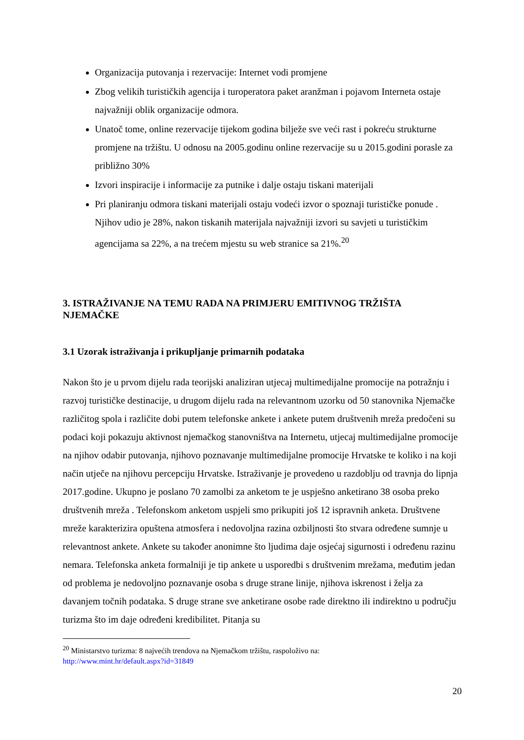Organizacija putovanja i rezervacije: Internet vodi promjene
Zbog velikih turističkih agencija i turoperatora paket aranžman i pojavom Interneta ostaje najvažniji oblik organizacije odmora.
Unatoč tome, online rezervacije tijekom godina bilježe sve veći rast i pokreću strukturne promjene na tržištu. U odnosu na 2005.godinu online rezervacije su u 2015.godini porasle za približno 30%
Izvori inspiracije i informacije za putnike i dalje ostaju tiskani materijali
Pri planiranju odmora tiskani materijali ostaju vodeći izvor o spoznaji turističke ponude . Njihov udio je 28%, nakon tiskanih materijala najvažniji izvori su savjeti u turističkim agencijama sa 22%, a na trećem mjestu su web stranice sa 21%.<sup>20</sup>
3. ISTRAŽIVANJE NA TEMU RADA NA PRIMJERU EMITIVNOG TRŽIŠTA NJEMAČKE
3.1 Uzorak istraživanja i prikupljanje primarnih podataka
Nakon što je u prvom dijelu rada teorijski analiziran utjecaj multimedijalne promocije na potražnju i razvoj turističke destinacije, u drugom dijelu rada na relevantnom uzorku od 50 stanovnika Njemačke različitog spola i različite dobi putem telefonske ankete i ankete putem društvenih mreža predočeni su podaci koji pokazuju aktivnost njemačkog stanovništva na Internetu, utjecaj multimedijalne promocije na njihov odabir putovanja, njihovo poznavanje multimedijalne promocije Hrvatske te koliko i na koji način utječe na njihovu percepciju Hrvatske. Istraživanje je provedeno u razdoblju od travnja do lipnja 2017.godine. Ukupno je poslano 70 zamolbi za anketom te je uspješno anketirano 38 osoba preko društvenih mreža . Telefonskom anketom uspjeli smo prikupiti još 12 ispravnih anketa. Društvene mreže karakterizira opuštena atmosfera i nedovoljna razina ozbiljnosti što stvara određene sumnje u relevantnost ankete. Ankete su također anonimne što ljudima daje osjećaj sigurnosti i određenu razinu nemara. Telefonska anketa formalniji je tip ankete u usporedbi s društvenim mrežama, međutim jedan od problema je nedovoljno poznavanje osoba s druge strane linije, njihova iskrenost i želja za davanjem točnih podataka. S druge strane sve anketirane osobe rade direktno ili indirektno u području turizma što im daje određeni kredibilitet. Pitanja su
<sup>20</sup> Ministarstvo turizma: 8 najvećih trendova na Njemačkom tržištu, raspoloživo na:
http://www.mint.hr/default.aspx?id=31849
20